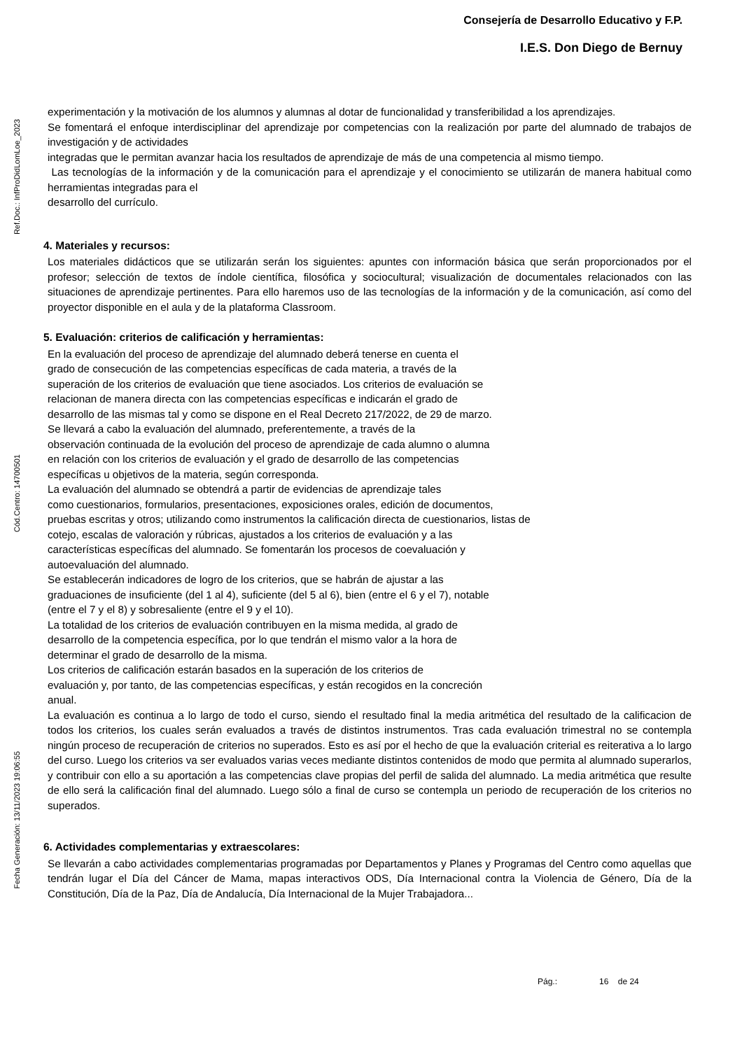Consejería de Desarrollo Educativo y F.P.
I.E.S. Don Diego de Bernuy
Ref.Doc.: InfProDidLomLoe_2023
Cód.Centro: 14700501
Fecha Generación: 13/11/2023 19:06:55
experimentación y la motivación de los alumnos y alumnas al dotar de funcionalidad y transferibilidad a los aprendizajes.
Se fomentará el enfoque interdisciplinar del aprendizaje por competencias con la realización por parte del alumnado de trabajos de investigación y de actividades
integradas que le permitan avanzar hacia los resultados de aprendizaje de más de una competencia al mismo tiempo.
Las tecnologías de la información y de la comunicación para el aprendizaje y el conocimiento se utilizarán de manera habitual como herramientas integradas para el
desarrollo del currículo.
4. Materiales y recursos:
Los materiales didácticos que se utilizarán serán los siguientes: apuntes con información básica que serán proporcionados por el profesor; selección de textos de índole científica, filosófica y sociocultural; visualización de documentales relacionados con las situaciones de aprendizaje pertinentes. Para ello haremos uso de las tecnologías de la información y de la comunicación, así como del proyector disponible en el aula y de la plataforma Classroom.
5. Evaluación: criterios de calificación y herramientas:
En la evaluación del proceso de aprendizaje del alumnado deberá tenerse en cuenta el
grado de consecución de las competencias específicas de cada materia, a través de la
superación de los criterios de evaluación que tiene asociados. Los criterios de evaluación se
relacionan de manera directa con las competencias específicas e indicarán el grado de
desarrollo de las mismas tal y como se dispone en el Real Decreto 217/2022, de 29 de marzo.
Se llevará a cabo la evaluación del alumnado, preferentemente, a través de la
observación continuada de la evolución del proceso de aprendizaje de cada alumno o alumna
en relación con los criterios de evaluación y el grado de desarrollo de las competencias
específicas u objetivos de la materia, según corresponda.
La evaluación del alumnado se obtendrá a partir de evidencias de aprendizaje tales
como cuestionarios, formularios, presentaciones, exposiciones orales, edición de documentos,
pruebas escritas y otros; utilizando como instrumentos la calificación directa de cuestionarios, listas de
cotejo, escalas de valoración y rúbricas, ajustados a los criterios de evaluación y a las
características específicas del alumnado. Se fomentarán los procesos de coevaluación y
autoevaluación del alumnado.
Se establecerán indicadores de logro de los criterios, que se habrán de ajustar a las
graduaciones de insuficiente (del 1 al 4), suficiente (del 5 al 6), bien (entre el 6 y el 7), notable
(entre el 7 y el 8) y sobresaliente (entre el 9 y el 10).
La totalidad de los criterios de evaluación contribuyen en la misma medida, al grado de
desarrollo de la competencia específica, por lo que tendrán el mismo valor a la hora de
determinar el grado de desarrollo de la misma.
Los criterios de calificación estarán basados en la superación de los criterios de
evaluación y, por tanto, de las competencias específicas, y están recogidos en la concreción
anual.
La evaluación es continua a lo largo de todo el curso, siendo el resultado final la media aritmética del resultado de la calificacion de todos los criterios, los cuales serán evaluados a través de distintos instrumentos. Tras cada evaluación trimestral no se contempla ningún proceso de recuperación de criterios no superados. Esto es así por el hecho de que la evaluación criterial es reiterativa a lo largo del curso. Luego los criterios va ser evaluados varias veces mediante distintos contenidos de modo que permita al alumnado superarlos, y contribuir con ello a su aportación a las competencias clave propias del perfil de salida del alumnado. La media aritmética que resulte de ello será la calificación final del alumnado. Luego sólo a final de curso se contempla un periodo de recuperación de los criterios no superados.
6. Actividades complementarias y extraescolares:
Se llevarán a cabo actividades complementarias programadas por Departamentos y Planes y Programas del Centro como aquellas que tendrán lugar el Día del Cáncer de Mama, mapas interactivos ODS, Día Internacional contra la Violencia de Género, Día de la Constitución, Día de la Paz, Día de Andalucía, Día Internacional de la Mujer Trabajadora...
Pág.: 16 de 24